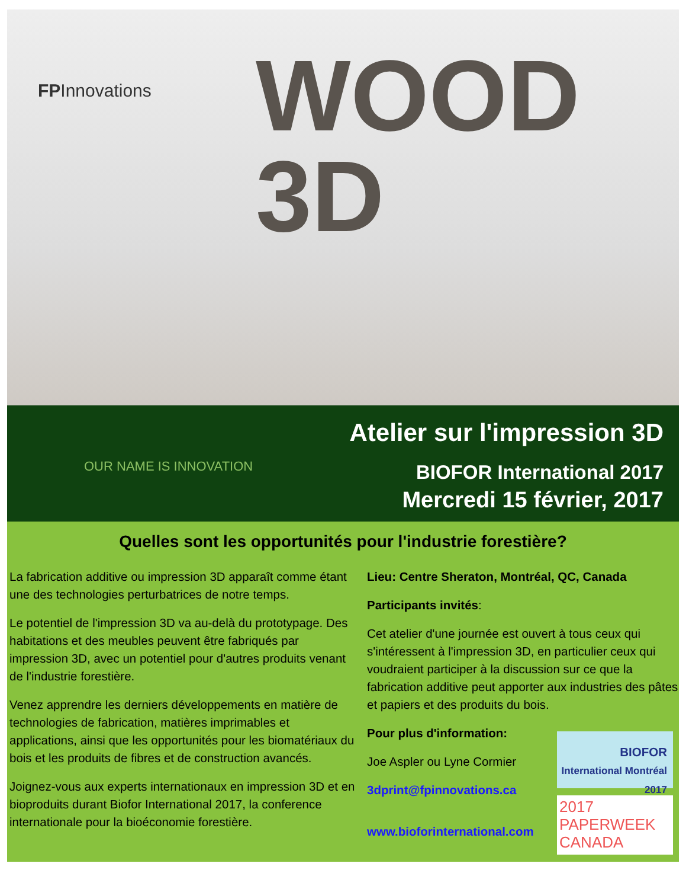FPInnovations
WOOD
3D
OUR NAME IS INNOVATION
Atelier sur l'impression 3D
BIOFOR International 2017
Mercredi 15 février, 2017
Quelles sont les opportunités pour l'industrie forestière?
La fabrication additive ou impression 3D apparaît comme étant une des technologies perturbatrices de notre temps.
Le potentiel de l'impression 3D va au-delà du prototypage. Des habitations et des meubles peuvent être fabriqués par impression 3D, avec un potentiel pour d'autres produits venant de l'industrie forestière.
Venez apprendre les derniers développements en matière de technologies de fabrication, matières imprimables et applications, ainsi que les opportunités pour les biomatériaux du bois et les produits de fibres et de construction avancés.
Joignez-vous aux experts internationaux en impression 3D et en bioproduits durant Biofor International 2017, la conference internationale pour la bioéconomie forestière.
Lieu: Centre Sheraton, Montréal, QC, Canada
Participants invités:
Cet atelier d'une journée est ouvert à tous ceux qui s'intéressent à l'impression 3D, en particulier ceux qui voudraient participer à la discussion sur ce que la fabrication additive peut apporter aux industries des pâtes et papiers et des produits du bois.
BIOFOR
International Montréal 2017
2017
PAPERWEEK
CANADA
Pour plus d'information:
Joe Aspler ou Lyne Cormier
3dprint@fpinnovations.ca
www.bioforinternational.com